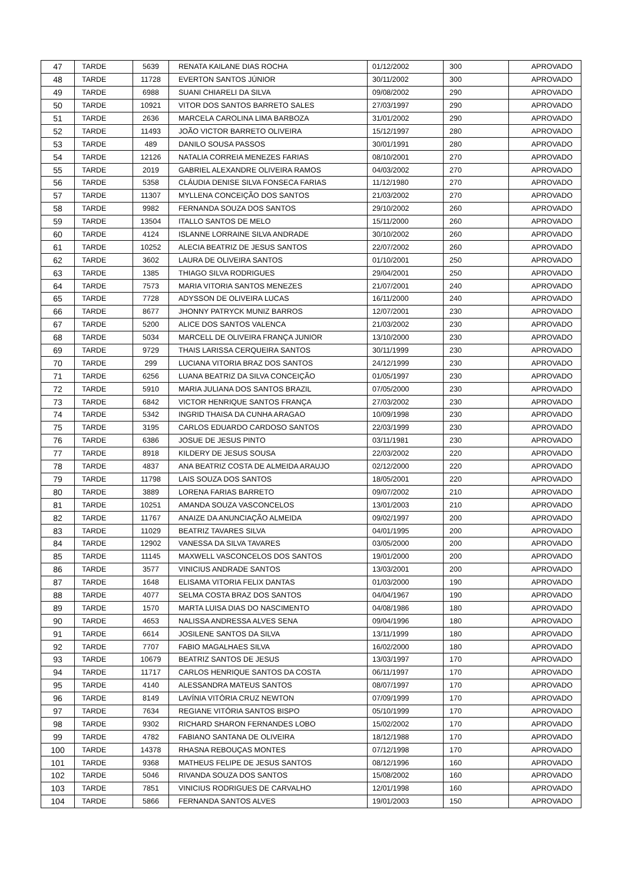| 47 | TARDE | 5639 | RENATA KAILANE DIAS ROCHA | 01/12/2002 | 300 | APROVADO |
| 48 | TARDE | 11728 | EVERTON SANTOS JÚNIOR | 30/11/2002 | 300 | APROVADO |
| 49 | TARDE | 6988 | SUANI CHIARELI DA SILVA | 09/08/2002 | 290 | APROVADO |
| 50 | TARDE | 10921 | VITOR DOS SANTOS BARRETO SALES | 27/03/1997 | 290 | APROVADO |
| 51 | TARDE | 2636 | MARCELA CAROLINA LIMA BARBOZA | 31/01/2002 | 290 | APROVADO |
| 52 | TARDE | 11493 | JOÃO VICTOR BARRETO OLIVEIRA | 15/12/1997 | 280 | APROVADO |
| 53 | TARDE | 489 | DANILO SOUSA PASSOS | 30/01/1991 | 280 | APROVADO |
| 54 | TARDE | 12126 | NATALIA CORREIA MENEZES FARIAS | 08/10/2001 | 270 | APROVADO |
| 55 | TARDE | 2019 | GABRIEL ALEXANDRE OLIVEIRA RAMOS | 04/03/2002 | 270 | APROVADO |
| 56 | TARDE | 5358 | CLÁUDIA DENISE SILVA FONSECA FARIAS | 11/12/1980 | 270 | APROVADO |
| 57 | TARDE | 11307 | MYLLENA CONCEIÇÃO DOS SANTOS | 21/03/2002 | 270 | APROVADO |
| 58 | TARDE | 9982 | FERNANDA SOUZA DOS SANTOS | 29/10/2002 | 260 | APROVADO |
| 59 | TARDE | 13504 | ITALLO SANTOS DE MELO | 15/11/2000 | 260 | APROVADO |
| 60 | TARDE | 4124 | ISLANNE LORRAINE SILVA ANDRADE | 30/10/2002 | 260 | APROVADO |
| 61 | TARDE | 10252 | ALECIA BEATRIZ DE JESUS SANTOS | 22/07/2002 | 260 | APROVADO |
| 62 | TARDE | 3602 | LAURA DE OLIVEIRA SANTOS | 01/10/2001 | 250 | APROVADO |
| 63 | TARDE | 1385 | THIAGO SILVA RODRIGUES | 29/04/2001 | 250 | APROVADO |
| 64 | TARDE | 7573 | MARIA VITORIA SANTOS MENEZES | 21/07/2001 | 240 | APROVADO |
| 65 | TARDE | 7728 | ADYSSON DE OLIVEIRA LUCAS | 16/11/2000 | 240 | APROVADO |
| 66 | TARDE | 8677 | JHONNY PATRYCK MUNIZ BARROS | 12/07/2001 | 230 | APROVADO |
| 67 | TARDE | 5200 | ALICE DOS SANTOS VALENCA | 21/03/2002 | 230 | APROVADO |
| 68 | TARDE | 5034 | MARCELL DE OLIVEIRA FRANÇA JUNIOR | 13/10/2000 | 230 | APROVADO |
| 69 | TARDE | 9729 | THAIS LARISSA CERQUEIRA SANTOS | 30/11/1999 | 230 | APROVADO |
| 70 | TARDE | 299 | LUCIANA VITORIA BRAZ DOS SANTOS | 24/12/1999 | 230 | APROVADO |
| 71 | TARDE | 6256 | LUANA BEATRIZ DA SILVA CONCEIÇÃO | 01/05/1997 | 230 | APROVADO |
| 72 | TARDE | 5910 | MARIA JULIANA DOS SANTOS BRAZIL | 07/05/2000 | 230 | APROVADO |
| 73 | TARDE | 6842 | VICTOR HENRIQUE SANTOS FRANÇA | 27/03/2002 | 230 | APROVADO |
| 74 | TARDE | 5342 | INGRID THAISA DA CUNHA ARAGAO | 10/09/1998 | 230 | APROVADO |
| 75 | TARDE | 3195 | CARLOS EDUARDO CARDOSO SANTOS | 22/03/1999 | 230 | APROVADO |
| 76 | TARDE | 6386 | JOSUE DE JESUS PINTO | 03/11/1981 | 230 | APROVADO |
| 77 | TARDE | 8918 | KILDERY DE JESUS SOUSA | 22/03/2002 | 220 | APROVADO |
| 78 | TARDE | 4837 | ANA BEATRIZ COSTA DE ALMEIDA ARAUJO | 02/12/2000 | 220 | APROVADO |
| 79 | TARDE | 11798 | LAIS SOUZA DOS SANTOS | 18/05/2001 | 220 | APROVADO |
| 80 | TARDE | 3889 | LORENA FARIAS BARRETO | 09/07/2002 | 210 | APROVADO |
| 81 | TARDE | 10251 | AMANDA SOUZA VASCONCELOS | 13/01/2003 | 210 | APROVADO |
| 82 | TARDE | 11767 | ANAIZE DA ANUNCIAÇÃO ALMEIDA | 09/02/1997 | 200 | APROVADO |
| 83 | TARDE | 11029 | BEATRIZ TAVARES SILVA | 04/01/1995 | 200 | APROVADO |
| 84 | TARDE | 12902 | VANESSA DA SILVA TAVARES | 03/05/2000 | 200 | APROVADO |
| 85 | TARDE | 11145 | MAXWELL VASCONCELOS DOS SANTOS | 19/01/2000 | 200 | APROVADO |
| 86 | TARDE | 3577 | VINICIUS ANDRADE SANTOS | 13/03/2001 | 200 | APROVADO |
| 87 | TARDE | 1648 | ELISAMA VITORIA FELIX DANTAS | 01/03/2000 | 190 | APROVADO |
| 88 | TARDE | 4077 | SELMA COSTA BRAZ DOS SANTOS | 04/04/1967 | 190 | APROVADO |
| 89 | TARDE | 1570 | MARTA LUISA DIAS DO NASCIMENTO | 04/08/1986 | 180 | APROVADO |
| 90 | TARDE | 4653 | NALISSA ANDRESSA ALVES SENA | 09/04/1996 | 180 | APROVADO |
| 91 | TARDE | 6614 | JOSILENE SANTOS DA SILVA | 13/11/1999 | 180 | APROVADO |
| 92 | TARDE | 7707 | FABIO MAGALHAES SILVA | 16/02/2000 | 180 | APROVADO |
| 93 | TARDE | 10679 | BEATRIZ SANTOS DE JESUS | 13/03/1997 | 170 | APROVADO |
| 94 | TARDE | 11717 | CARLOS HENRIQUE SANTOS DA COSTA | 06/11/1997 | 170 | APROVADO |
| 95 | TARDE | 4140 | ALESSANDRA MATEUS SANTOS | 08/07/1997 | 170 | APROVADO |
| 96 | TARDE | 8149 | LAVÍNIA VITÓRIA CRUZ NEWTON | 07/09/1999 | 170 | APROVADO |
| 97 | TARDE | 7634 | REGIANE VITÓRIA SANTOS BISPO | 05/10/1999 | 170 | APROVADO |
| 98 | TARDE | 9302 | RICHARD SHARON FERNANDES LOBO | 15/02/2002 | 170 | APROVADO |
| 99 | TARDE | 4782 | FABIANO SANTANA DE OLIVEIRA | 18/12/1988 | 170 | APROVADO |
| 100 | TARDE | 14378 | RHASNA REBOUÇAS MONTES | 07/12/1998 | 170 | APROVADO |
| 101 | TARDE | 9368 | MATHEUS FELIPE DE JESUS SANTOS | 08/12/1996 | 160 | APROVADO |
| 102 | TARDE | 5046 | RIVANDA SOUZA DOS SANTOS | 15/08/2002 | 160 | APROVADO |
| 103 | TARDE | 7851 | VINICIUS RODRIGUES DE CARVALHO | 12/01/1998 | 160 | APROVADO |
| 104 | TARDE | 5866 | FERNANDA SANTOS ALVES | 19/01/2003 | 150 | APROVADO |